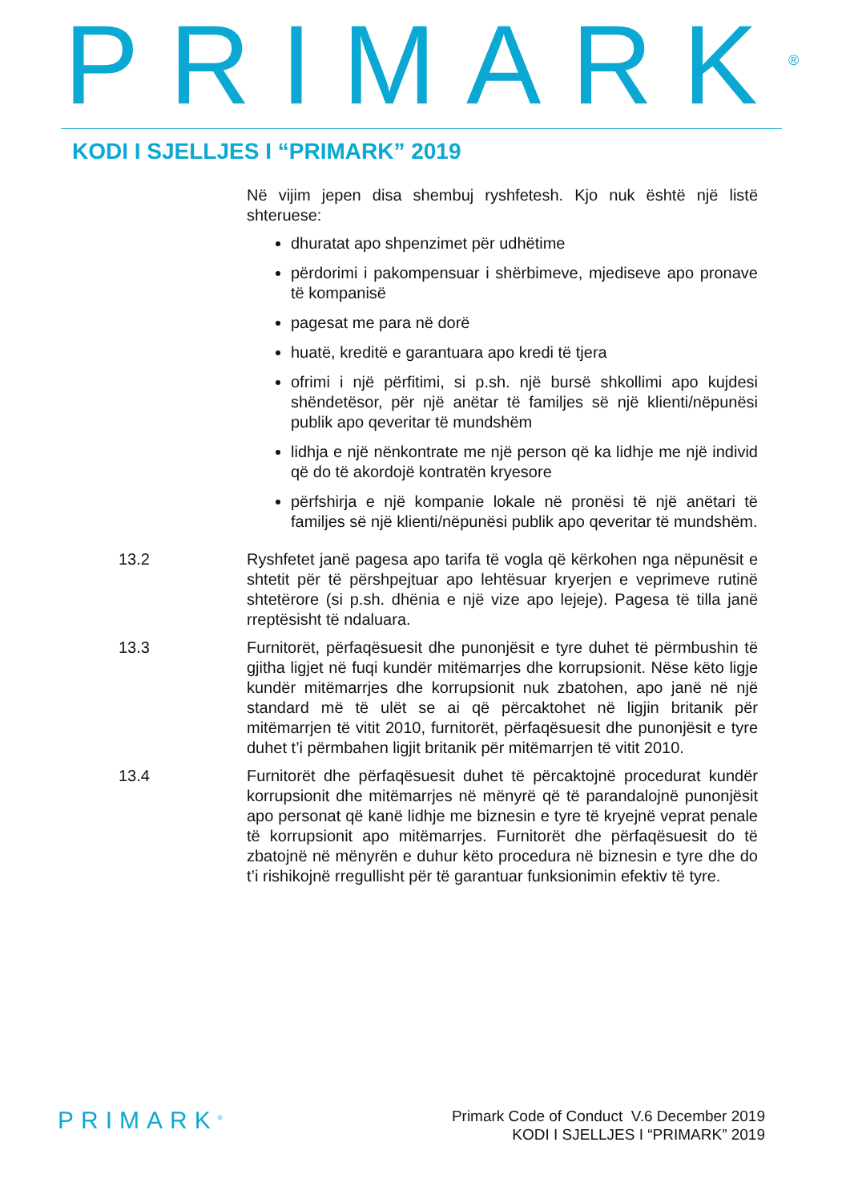PRIMARK<sup>®</sup>
KODI I SJELLJES I “PRIMARK” 2019
Në vijim jepen disa shembuj ryshfetesh. Kjo nuk është një listë shteruese:
dhuratat apo shpenzimet për udhëtime
përdorimi i pakompensuar i shërbimeve, mjediseve apo pronave të kompanisë
pagesat me para në dorë
huatë, kreditë e garantuara apo kredi të tjera
ofrimi i një përfitimi, si p.sh. një bursë shkollimi apo kujdesi shëndetësor, për një anëtar të familjes së një klienti/nëpunësi publik apo qeveritar të mundshëm
lidhja e një nënkontrate me një person që ka lidhje me një individ që do të akordojë kontratën kryesore
përfshirja e një kompanie lokale në pronësi të një anëtari të familjes së një klienti/nëpunësi publik apo qeveritar të mundshëm.
13.2 Ryshfetet janë pagesa apo tarifa të vogla që kërkohen nga nëpunësit e shtetit për të përshpejtuar apo lehtësuar kryerjen e veprimeve rutinë shtetërore (si p.sh. dhënia e një vize apo lejeje). Pagesa të tilla janë rreptësisht të ndaluara.
13.3 Furnitorët, përfaqësuesit dhe punonjësit e tyre duhet të përmbushin të gjitha ligjet në fuqi kundër mitëmarrjes dhe korrupsionit. Nëse këto ligje kundër mitëmarrjes dhe korrupsionit nuk zbatohen, apo janë në një standard më të ulët se ai që përcaktohet në ligjin britanik për mitëmarrjen të vitit 2010, furnitorët, përfaqësuesit dhe punonjësit e tyre duhet t’i përmbahen ligjit britanik për mitëmarrjen të vitit 2010.
13.4 Furnitorët dhe përfaqësuesit duhet të përcaktojnë procedurat kundër korrupsionit dhe mitëmarrjes në mënyrë që të parandalojnë punonjësit apo personat që kanë lidhje me biznesin e tyre të kryejnë veprat penale të korrupsionit apo mitëmarrjes. Furnitorët dhe përfaqësuesit do të zbatojnë në mënyrën e duhur këto procedura në biznesin e tyre dhe do t’i rishikojnë rregullisht për të garantuar funksionimin efektiv të tyre.
PRIMARK<sup>®</sup>
Primark Code of Conduct V.6 December 2019
KODI I SJELLJES I “PRIMARK” 2019